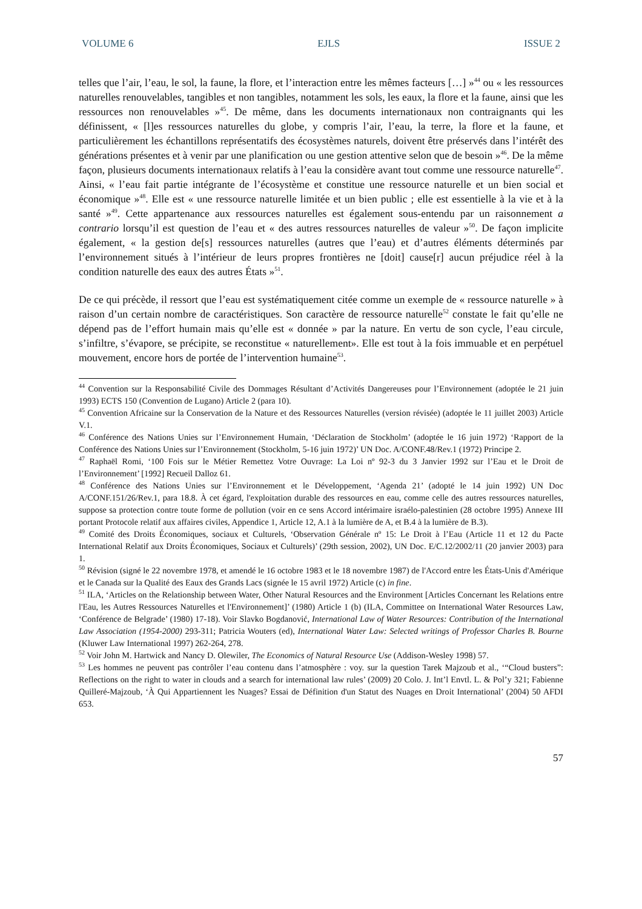VOLUME 6 EJLS ISSUE 2
telles que l’air, l’eau, le sol, la faune, la flore, et l’interaction entre les mêmes facteurs […] »<sup>44</sup> ou « les ressources naturelles renouvelables, tangibles et non tangibles, notamment les sols, les eaux, la flore et la faune, ainsi que les ressources non renouvelables »<sup>45</sup>. De même, dans les documents internationaux non contraignants qui les définissent, « [l]es ressources naturelles du globe, y compris l’air, l’eau, la terre, la flore et la faune, et particulièrement les échantillons représentatifs des écosystèmes naturels, doivent être préservés dans l’intérêt des générations présentes et à venir par une planification ou une gestion attentive selon que de besoin »<sup>46</sup>. De la même façon, plusieurs documents internationaux relatifs à l’eau la considère avant tout comme une ressource naturelle<sup>47</sup>. Ainsi, « l’eau fait partie intégrante de l’écosystème et constitue une ressource naturelle et un bien social et économique »<sup>48</sup>. Elle est « une ressource naturelle limitée et un bien public ; elle est essentielle à la vie et à la santé »<sup>49</sup>. Cette appartenance aux ressources naturelles est également sous-entendu par un raisonnement a contrario lorsqu’il est question de l’eau et « des autres ressources naturelles de valeur »<sup>50</sup>. De façon implicite également, « la gestion de[s] ressources naturelles (autres que l’eau) et d’autres éléments déterminés par l’environnement situés à l’intérieur de leurs propres frontières ne [doit] cause[r] aucun préjudice réel à la condition naturelle des eaux des autres États »<sup>51</sup>.
De ce qui précède, il ressort que l’eau est systématiquement citée comme un exemple de « ressource naturelle » à raison d’un certain nombre de caractéristiques. Son caractère de ressource naturelle<sup>52</sup> constate le fait qu’elle ne dépend pas de l’effort humain mais qu’elle est « donnée » par la nature. En vertu de son cycle, l’eau circule, s’infiltre, s’évapore, se précipite, se reconstitue « naturellement». Elle est tout à la fois immuable et en perpétuel mouvement, encore hors de portée de l’intervention humaine<sup>53</sup>.
<sup>44</sup> Convention sur la Responsabilité Civile des Dommages Résultant d’Activités Dangereuses pour l’Environnement (adoptée le 21 juin 1993) ECTS 150 (Convention de Lugano) Article 2 (para 10).
<sup>45</sup> Convention Africaine sur la Conservation de la Nature et des Ressources Naturelles (version révisée) (adoptée le 11 juillet 2003) Article V.1.
<sup>46</sup> Conférence des Nations Unies sur l’Environnement Humain, ‘Déclaration de Stockholm’ (adoptée le 16 juin 1972) ‘Rapport de la Conférence des Nations Unies sur l’Environnement (Stockholm, 5-16 juin 1972)’ UN Doc. A/CONF.48/Rev.1 (1972) Principe 2.
<sup>47</sup> Raphaël Romi, ‘100 Fois sur le Métier Remettez Votre Ouvrage: La Loi nº 92-3 du 3 Janvier 1992 sur l’Eau et le Droit de l’Environnement’ [1992] Recueil Dalloz 61.
<sup>48</sup> Conférence des Nations Unies sur l’Environnement et le Développement, ‘Agenda 21’ (adopté le 14 juin 1992) UN Doc A/CONF.151/26/Rev.1, para 18.8. À cet égard, l'exploitation durable des ressources en eau, comme celle des autres ressources naturelles, suppose sa protection contre toute forme de pollution (voir en ce sens Accord intérimaire israélo-palestinien (28 octobre 1995) Annexe III portant Protocole relatif aux affaires civiles, Appendice 1, Article 12, A.1 à la lumière de A, et B.4 à la lumière de B.3).
<sup>49</sup> Comité des Droits Économiques, sociaux et Culturels, ‘Observation Générale nº 15: Le Droit à l’Eau (Article 11 et 12 du Pacte International Relatif aux Droits Économiques, Sociaux et Culturels)’ (29th session, 2002), UN Doc. E/C.12/2002/11 (20 janvier 2003) para 1.
<sup>50</sup> Révision (signé le 22 novembre 1978, et amendé le 16 octobre 1983 et le 18 novembre 1987) de l'Accord entre les États-Unis d'Amérique et le Canada sur la Qualité des Eaux des Grands Lacs (signée le 15 avril 1972) Article (c) in fine.
<sup>51</sup> ILA, ‘Articles on the Relationship between Water, Other Natural Resources and the Environment [Articles Concernant les Relations entre l'Eau, les Autres Ressources Naturelles et l'Environnement]’ (1980) Article 1 (b) (ILA, Committee on International Water Resources Law, ‘Conférence de Belgrade’ (1980) 17-18). Voir Slavko Bogdanović, International Law of Water Resources: Contribution of the International Law Association (1954-2000) 293-311; Patricia Wouters (ed), International Water Law: Selected writings of Professor Charles B. Bourne (Kluwer Law International 1997) 262-264, 278.
<sup>52</sup> Voir John M. Hartwick and Nancy D. Olewiler, The Economics of Natural Resource Use (Addison-Wesley 1998) 57.
<sup>53</sup> Les hommes ne peuvent pas contrôler l’eau contenu dans l’atmosphère : voy. sur la question Tarek Majzoub et al., ‘“Cloud busters”: Reflections on the right to water in clouds and a search for international law rules’ (2009) 20 Colo. J. Int’l Envtl. L. & Pol’y 321; Fabienne Quilleré-Majzoub, ‘À Qui Appartiennent les Nuages? Essai de Définition d'un Statut des Nuages en Droit International’ (2004) 50 AFDI 653.
57